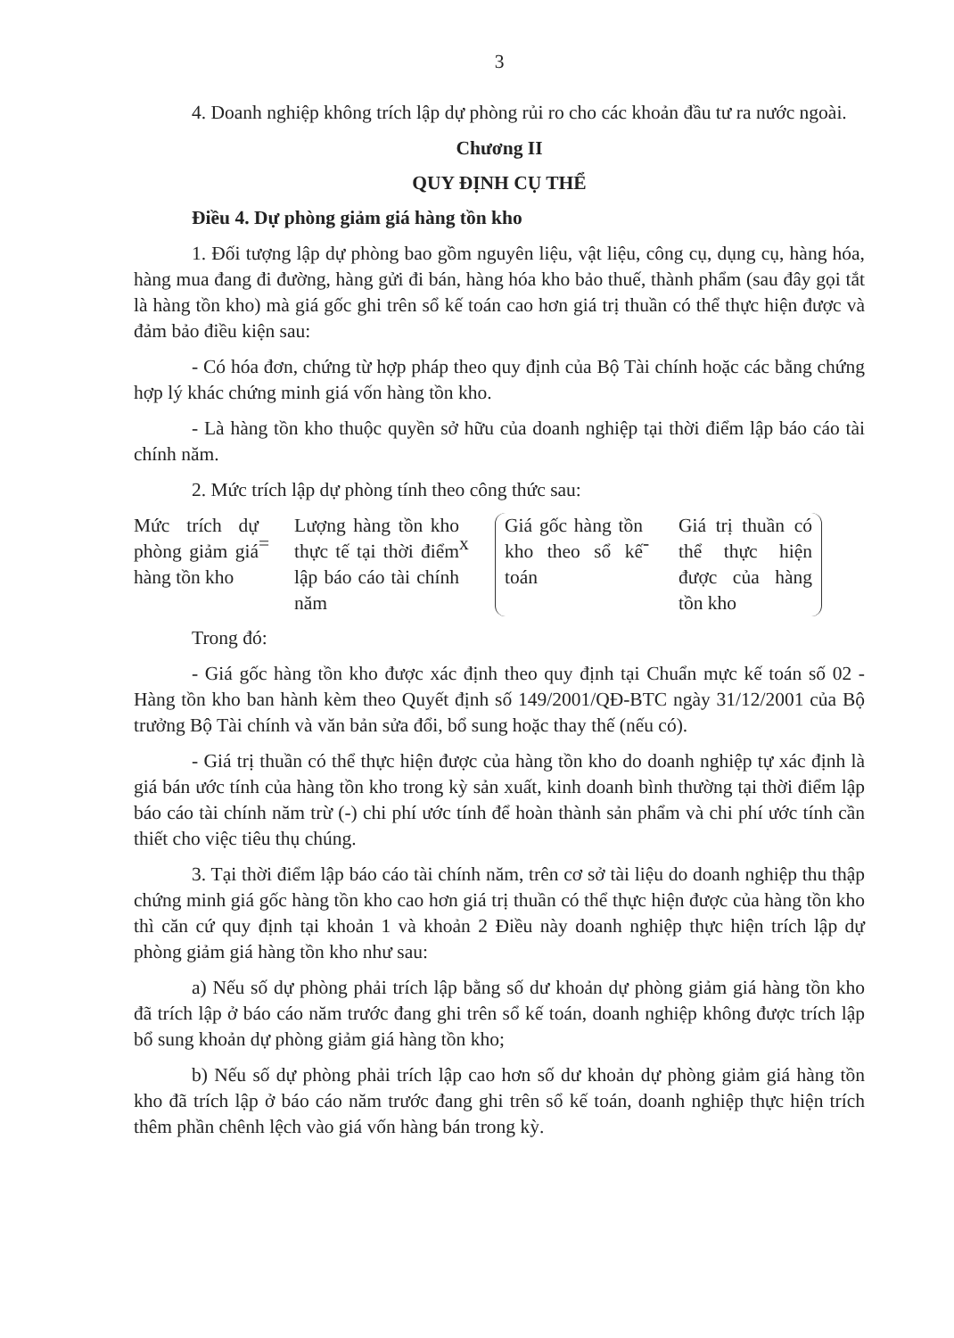3
4. Doanh nghiệp không trích lập dự phòng rủi ro cho các khoản đầu tư ra nước ngoài.
Chương II
QUY ĐỊNH CỤ THỂ
Điều 4. Dự phòng giảm giá hàng tồn kho
1. Đối tượng lập dự phòng bao gồm nguyên liệu, vật liệu, công cụ, dụng cụ, hàng hóa, hàng mua đang đi đường, hàng gửi đi bán, hàng hóa kho bảo thuế, thành phẩm (sau đây gọi tắt là hàng tồn kho) mà giá gốc ghi trên sổ kế toán cao hơn giá trị thuần có thể thực hiện được và đảm bảo điều kiện sau:
- Có hóa đơn, chứng từ hợp pháp theo quy định của Bộ Tài chính hoặc các bằng chứng hợp lý khác chứng minh giá vốn hàng tồn kho.
- Là hàng tồn kho thuộc quyền sở hữu của doanh nghiệp tại thời điểm lập báo cáo tài chính năm.
2. Mức trích lập dự phòng tính theo công thức sau:
Mức trích dự phòng giảm giá hàng tồn kho
=
Lượng hàng tồn kho thực tế tại thời điểm lập báo cáo tài chính năm
x
Giá gốc hàng tồn kho theo sổ kế toán
-
Giá trị thuần có thể thực hiện được của hàng tồn kho
Trong đó:
- Giá gốc hàng tồn kho được xác định theo quy định tại Chuẩn mực kế toán số 02 - Hàng tồn kho ban hành kèm theo Quyết định số 149/2001/QĐ-BTC ngày 31/12/2001 của Bộ trưởng Bộ Tài chính và văn bản sửa đổi, bổ sung hoặc thay thế (nếu có).
- Giá trị thuần có thể thực hiện được của hàng tồn kho do doanh nghiệp tự xác định là giá bán ước tính của hàng tồn kho trong kỳ sản xuất, kinh doanh bình thường tại thời điểm lập báo cáo tài chính năm trừ (-) chi phí ước tính để hoàn thành sản phẩm và chi phí ước tính cần thiết cho việc tiêu thụ chúng.
3. Tại thời điểm lập báo cáo tài chính năm, trên cơ sở tài liệu do doanh nghiệp thu thập chứng minh giá gốc hàng tồn kho cao hơn giá trị thuần có thể thực hiện được của hàng tồn kho thì căn cứ quy định tại khoản 1 và khoản 2 Điều này doanh nghiệp thực hiện trích lập dự phòng giảm giá hàng tồn kho như sau:
a) Nếu số dự phòng phải trích lập bằng số dư khoản dự phòng giảm giá hàng tồn kho đã trích lập ở báo cáo năm trước đang ghi trên sổ kế toán, doanh nghiệp không được trích lập bổ sung khoản dự phòng giảm giá hàng tồn kho;
b) Nếu số dự phòng phải trích lập cao hơn số dư khoản dự phòng giảm giá hàng tồn kho đã trích lập ở báo cáo năm trước đang ghi trên sổ kế toán, doanh nghiệp thực hiện trích thêm phần chênh lệch vào giá vốn hàng bán trong kỳ.